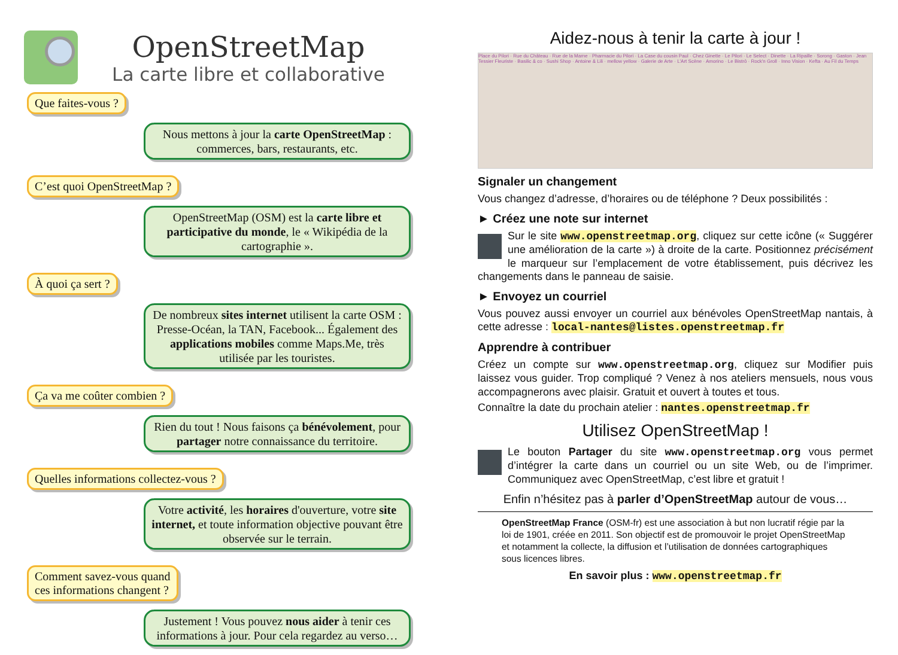OpenStreetMap
La carte libre et collaborative
Que faites-vous ?
Nous mettons à jour la carte OpenStreetMap : commerces, bars, restaurants, etc.
C’est quoi OpenStreetMap ?
OpenStreetMap (OSM) est la carte libre et participative du monde, le « Wikipédia de la cartographie ».
À quoi ça sert ?
De nombreux sites internet utilisent la carte OSM : Presse-Océan, la TAN, Facebook... Également des applications mobiles comme Maps.Me, très utilisée par les touristes.
Ça va me coûter combien ?
Rien du tout ! Nous faisons ça bénévolement, pour partager notre connaissance du territoire.
Quelles informations collectez-vous ?
Votre activité, les horaires d'ouverture, votre site internet, et toute information objective pouvant être observée sur le terrain.
Comment savez-vous quand
ces informations changent ?
Justement ! Vous pouvez nous aider à tenir ces informations à jour. Pour cela regardez au verso…
Aidez-nous à tenir la carte à jour !
Place du Pilori · Rue du Château · Rue de la Marne · Pharmacie du Pilori · La Case du cousin Paul · Chez Ginette · Le Pilori · Le Select · Dinette · La Ripaille · Sorong · Gaston · Jean Tessier Fleuriste · Basilic & co · Sushi Shop · Antoine & Lili · mellow yellow · Galerie de Arte · L'Art Scène · Amorino · Le Bistrô · Rock'n Groll · Inno Vision · Kefta · Au Fil du Temps
Signaler un changement
Vous changez d’adresse, d’horaires ou de téléphone ? Deux possibilités :
► Créez une note sur internet
Sur le site www.openstreetmap.org, cliquez sur cette icône (« Suggérer une amélioration de la carte ») à droite de la carte. Positionnez précisément le marqueur sur l’emplacement de votre établissement, puis décrivez les changements dans le panneau de saisie.
► Envoyez un courriel
Vous pouvez aussi envoyer un courriel aux bénévoles OpenStreetMap nantais, à cette adresse : local-nantes@listes.openstreetmap.fr
Apprendre à contribuer
Créez un compte sur www.openstreetmap.org, cliquez sur Modifier puis laissez vous guider. Trop compliqué ? Venez à nos ateliers mensuels, nous vous accompagnerons avec plaisir. Gratuit et ouvert à toutes et tous.
Connaître la date du prochain atelier : nantes.openstreetmap.fr
Utilisez OpenStreetMap !
Le bouton Partager du site www.openstreetmap.org vous permet d’intégrer la carte dans un courriel ou un site Web, ou de l’imprimer. Communiquez avec OpenStreetMap, c’est libre et gratuit !
Enfin n’hésitez pas à parler d’OpenStreetMap autour de vous…
OpenStreetMap France (OSM-fr) est une association à but non lucratif régie par la loi de 1901, créée en 2011. Son objectif est de promouvoir le projet OpenStreetMap et notamment la collecte, la diffusion et l’utilisation de données cartographiques sous licences libres.
En savoir plus : www.openstreetmap.fr